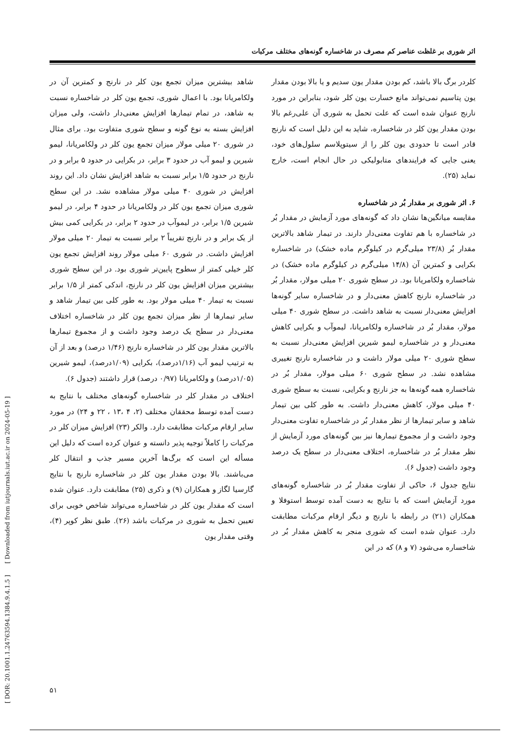[ DOR: 20.1001.1.24763594.1384.9.4.1.5 ] [ Downloaded from iutjournals.iut.ac.ir on 2024-05-19 ]
اثر شوری بر غلظت عناصر کم مصرف در شاخساره گونه‌های مختلف مرکبات
شاهد بیشترین میزان تجمع یون کلر در نارنج و کمترین آن در ولکامریانا بود. با اعمال شوری، تجمع یون کلر در شاخساره نسبت به شاهد، در تمام تیمارها افزایش معنی‌دار داشت، ولی میزان افزایش بسته به نوع گونه و سطح شوری متفاوت بود. برای مثال در شوری ۲۰ میلی مولار میزان تجمع یون کلر در ولکامریانا، لیمو شیرین و لیمو آب در حدود ۳ برابر، در بکرایی در حدود ۵ برابر و در نارنج در حدود ۱/۵ برابر نسبت به شاهد افزایش نشان داد. این روند افزایش در شوری ۴۰ میلی مولار مشاهده نشد. در این سطح شوری میزان تجمع یون کلر در ولکامریانا در حدود ۴ برابر، در لیمو شیرین ۱/۵ برابر، در لیموآب در حدود ۲ برابر، در بکرایی کمی بیش از یک برابر و در نارنج تقریباً ۲ برابر نسبت به تیمار ۲۰ میلی مولار افزایش داشت. در شوری ۶۰ میلی مولار روند افزایش تجمع یون کلر خیلی کمتر از سطوح پایین‌تر شوری بود. در این سطح شوری بیشترین میزان افزایش یون کلر در نارنج، اندکی کمتر از ۱/۵ برابر نسبت به تیمار ۴۰ میلی مولار بود. به طور کلی بین تیمار شاهد و سایر تیمارها از نظر میزان تجمع یون کلر در شاخساره اختلاف معنی‌دار در سطح یک درصد وجود داشت و از مجموع تیمارها بالاترین مقدار یون کلر در شاخساره نارنج (۱/۴۶ درصد) و بعد از آن به ترتیب لیمو آب (۱/۱۶درصد)، بکرایی (۱/۰۹درصد)، لیمو شیرین (۱/۰۵درصد) و ولکامریانا (۰/۹۷ درصد) قرار داشتند (جدول ۶).
اختلاف در مقدار کلر در شاخساره گونه‌های مختلف با نتایج به دست آمده توسط محققان مختلف (۲، ۴ ،۱۳ ، ۲۲ و ۲۴) در مورد سایر ارقام مرکبات مطابقت دارد. والکر (۲۳) افزایش میزان کلر در مرکبات را کاملاً توجیه پذیر دانسته و عنوان کرده است که دلیل این مسأله این است که برگ‌ها آخرین مسیر جذب و انتقال کلر می‌باشند. بالا بودن مقدار یون کلر در شاخساره نارنج با نتایج گارسیا لگاز و همکاران (۹) و ذکری (۲۵) مطابقت دارد. عنوان شده است که مقدار یون کلر در شاخساره می‌تواند شاخص خوبی برای تعیین تحمل به شوری در مرکبات باشد (۲۶). طبق نظر کوپر (۴)، وقتی مقدار یون
کلردر برگ بالا باشد، کم بودن مقدار یون سدیم و یا بالا بودن مقدار یون پتاسیم نمی‌تواند مانع خسارت یون کلر شود، بنابراین در مورد نارنج عنوان شده است که علت تحمل به شوری آن علی‌رغم بالا بودن مقدار یون کلر در شاخساره، شاید به این دلیل است که نارنج قادر است تا حدودی یون کلر را از سیتوپلاسم سلول‌های خود، یعنی جایی که فرایندهای متابولیکی در حال انجام است، خارج نماید (۲۵).
۶. اثر شوری بر مقدار بُر در شاخساره
مقایسه میانگین‌ها نشان داد که گونه‌های مورد آزمایش در مقدار بُر در شاخساره با هم تفاوت معنی‌دار دارند. در تیمار شاهد بالاترین مقدار بُر (۲۳/۸ میلی‌گرم در کیلوگرم ماده خشک) در شاخساره بکرایی و کمترین آن (۱۴/۸ میلی‌گرم در کیلوگرم ماده خشک) در شاخساره ولکامریانا بود. در سطح شوری ۲۰ میلی مولار، مقدار بُر در شاخساره نارنج کاهش معنی‌دار و در شاخساره سایر گونه‌ها افزایش معنی‌دار نسبت به شاهد داشت. در سطح شوری ۴۰ میلی مولار، مقدار بُر در شاخساره ولکامریانا، لیموآب و بکرایی کاهش معنی‌دار و در شاخساره لیمو شیرین افزایش معنی‌دار نسبت به سطح شوری ۲۰ میلی مولار داشت و در شاخساره نارنج تغییری مشاهده نشد. در سطح شوری ۶۰ میلی مولار، مقدار بُر در شاخساره همه گونه‌ها به جز نارنج و بکرایی، نسبت به سطح شوری ۴۰ میلی مولار، کاهش معنی‌دار داشت. به طور کلی بین تیمار شاهد و سایر تیمارها از نظر مقدار بُر در شاخساره تفاوت معنی‌دار وجود داشت و از مجموع تیمارها نیز بین گونه‌های مورد آزمایش از نظر مقدار بُر در شاخساره، اختلاف معنی‌دار در سطح یک درصد وجود داشت (جدول ۶).
نتایج جدول ۶، حاکی از تفاوت مقدار بُر در شاخساره گونه‌های مورد آزمایش است که با نتایج به دست آمده توسط استوفلا و همکاران (۲۱) در رابطه با نارنج و دیگر ارقام مرکبات مطابقت دارد. عنوان شده است که شوری منجر به کاهش مقدار بُر در شاخساره می‌شود (۷ و ۸) که در این
۵۱